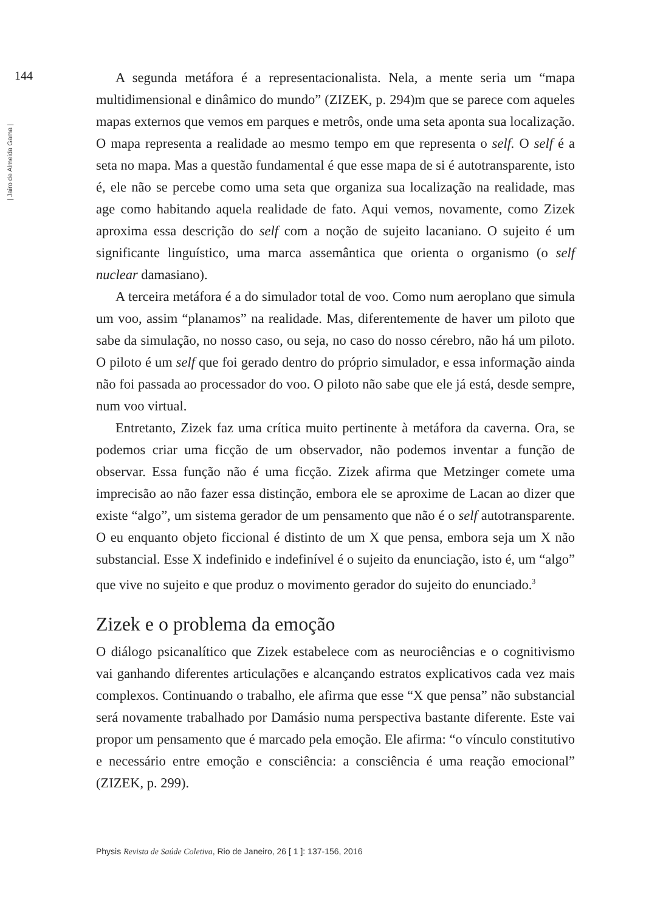144
| Jairo de Almeida Gama |
A segunda metáfora é a representacionalista. Nela, a mente seria um “mapa multidimensional e dinâmico do mundo” (ZIZEK, p. 294)m que se parece com aqueles mapas externos que vemos em parques e metrôs, onde uma seta aponta sua localização. O mapa representa a realidade ao mesmo tempo em que representa o self. O self é a seta no mapa. Mas a questão fundamental é que esse mapa de si é autotransparente, isto é, ele não se percebe como uma seta que organiza sua localização na realidade, mas age como habitando aquela realidade de fato. Aqui vemos, novamente, como Zizek aproxima essa descrição do self com a noção de sujeito lacaniano. O sujeito é um significante linguístico, uma marca assemântica que orienta o organismo (o self nuclear damasiano).
A terceira metáfora é a do simulador total de voo. Como num aeroplano que simula um voo, assim “planamos” na realidade. Mas, diferentemente de haver um piloto que sabe da simulação, no nosso caso, ou seja, no caso do nosso cérebro, não há um piloto. O piloto é um self que foi gerado dentro do próprio simulador, e essa informação ainda não foi passada ao processador do voo. O piloto não sabe que ele já está, desde sempre, num voo virtual.
Entretanto, Zizek faz uma crítica muito pertinente à metáfora da caverna. Ora, se podemos criar uma ficção de um observador, não podemos inventar a função de observar. Essa função não é uma ficção. Zizek afirma que Metzinger comete uma imprecisão ao não fazer essa distinção, embora ele se aproxime de Lacan ao dizer que existe “algo”, um sistema gerador de um pensamento que não é o self autotransparente. O eu enquanto objeto ficcional é distinto de um X que pensa, embora seja um X não substancial. Esse X indefinido e indefinível é o sujeito da enunciação, isto é, um “algo” que vive no sujeito e que produz o movimento gerador do sujeito do enunciado.<sup>3</sup>
Zizek e o problema da emoção
O diálogo psicanalítico que Zizek estabelece com as neurociências e o cognitivismo vai ganhando diferentes articulações e alcançando estratos explicativos cada vez mais complexos. Continuando o trabalho, ele afirma que esse “X que pensa” não substancial será novamente trabalhado por Damásio numa perspectiva bastante diferente. Este vai propor um pensamento que é marcado pela emoção. Ele afirma: “o vínculo constitutivo e necessário entre emoção e consciência: a consciência é uma reação emocional” (ZIZEK, p. 299).
Physis Revista de Saúde Coletiva, Rio de Janeiro, 26 [ 1 ]: 137-156, 2016